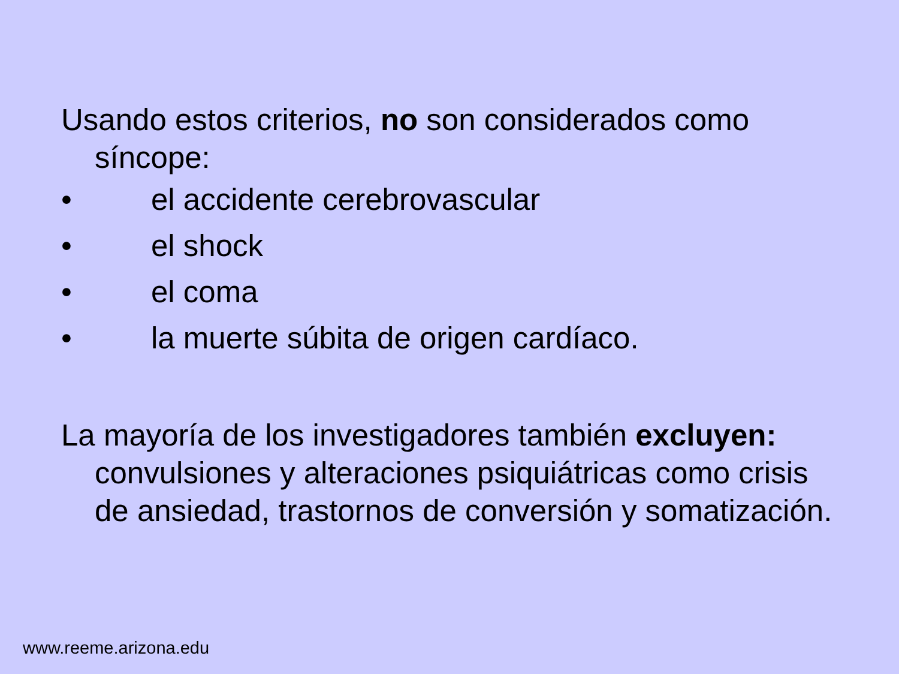Usando estos criterios, no son considerados como síncope:
• el accidente cerebrovascular
• el shock
• el coma
• la muerte súbita de origen cardíaco.
La mayoría de los investigadores también excluyen: convulsiones y alteraciones psiquiátricas como crisis de ansiedad, trastornos de conversión y somatización.
www.reeme.arizona.edu